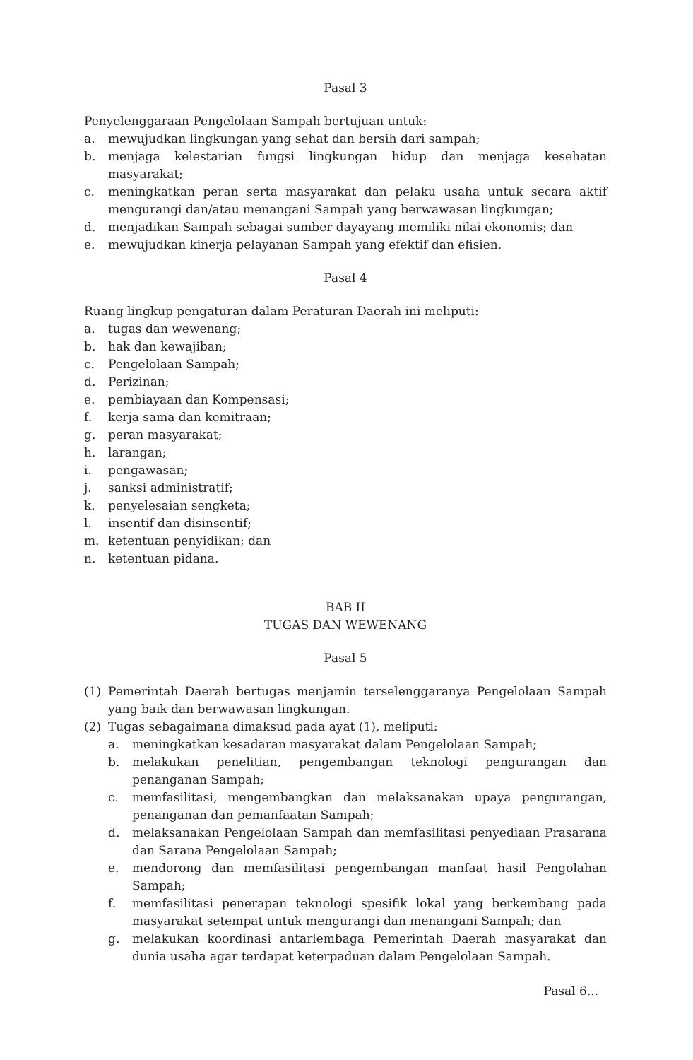Pasal 3
Penyelenggaraan Pengelolaan Sampah bertujuan untuk:
a. mewujudkan lingkungan yang sehat dan bersih dari sampah;
b. menjaga kelestarian fungsi lingkungan hidup dan menjaga kesehatan masyarakat;
c. meningkatkan peran serta masyarakat dan pelaku usaha untuk secara aktif mengurangi dan/atau menangani Sampah yang berwawasan lingkungan;
d. menjadikan Sampah sebagai sumber dayayang memiliki nilai ekonomis; dan
e. mewujudkan kinerja pelayanan Sampah yang efektif dan efisien.
Pasal 4
Ruang lingkup pengaturan dalam Peraturan Daerah ini meliputi:
a. tugas dan wewenang;
b. hak dan kewajiban;
c. Pengelolaan Sampah;
d. Perizinan;
e. pembiayaan dan Kompensasi;
f. kerja sama dan kemitraan;
g. peran masyarakat;
h. larangan;
i. pengawasan;
j. sanksi administratif;
k. penyelesaian sengketa;
l. insentif dan disinsentif;
m. ketentuan penyidikan; dan
n. ketentuan pidana.
BAB II
TUGAS DAN WEWENANG
Pasal 5
(1) Pemerintah Daerah bertugas menjamin terselenggaranya Pengelolaan Sampah yang baik dan berwawasan lingkungan.
(2) Tugas sebagaimana dimaksud pada ayat (1), meliputi:
a. meningkatkan kesadaran masyarakat dalam Pengelolaan Sampah;
b. melakukan penelitian, pengembangan teknologi pengurangan dan penanganan Sampah;
c. memfasilitasi, mengembangkan dan melaksanakan upaya pengurangan, penanganan dan pemanfaatan Sampah;
d. melaksanakan Pengelolaan Sampah dan memfasilitasi penyediaan Prasarana dan Sarana Pengelolaan Sampah;
e. mendorong dan memfasilitasi pengembangan manfaat hasil Pengolahan Sampah;
f. memfasilitasi penerapan teknologi spesifik lokal yang berkembang pada masyarakat setempat untuk mengurangi dan menangani Sampah; dan
g. melakukan koordinasi antarlembaga Pemerintah Daerah masyarakat dan dunia usaha agar terdapat keterpaduan dalam Pengelolaan Sampah.
Pasal 6...